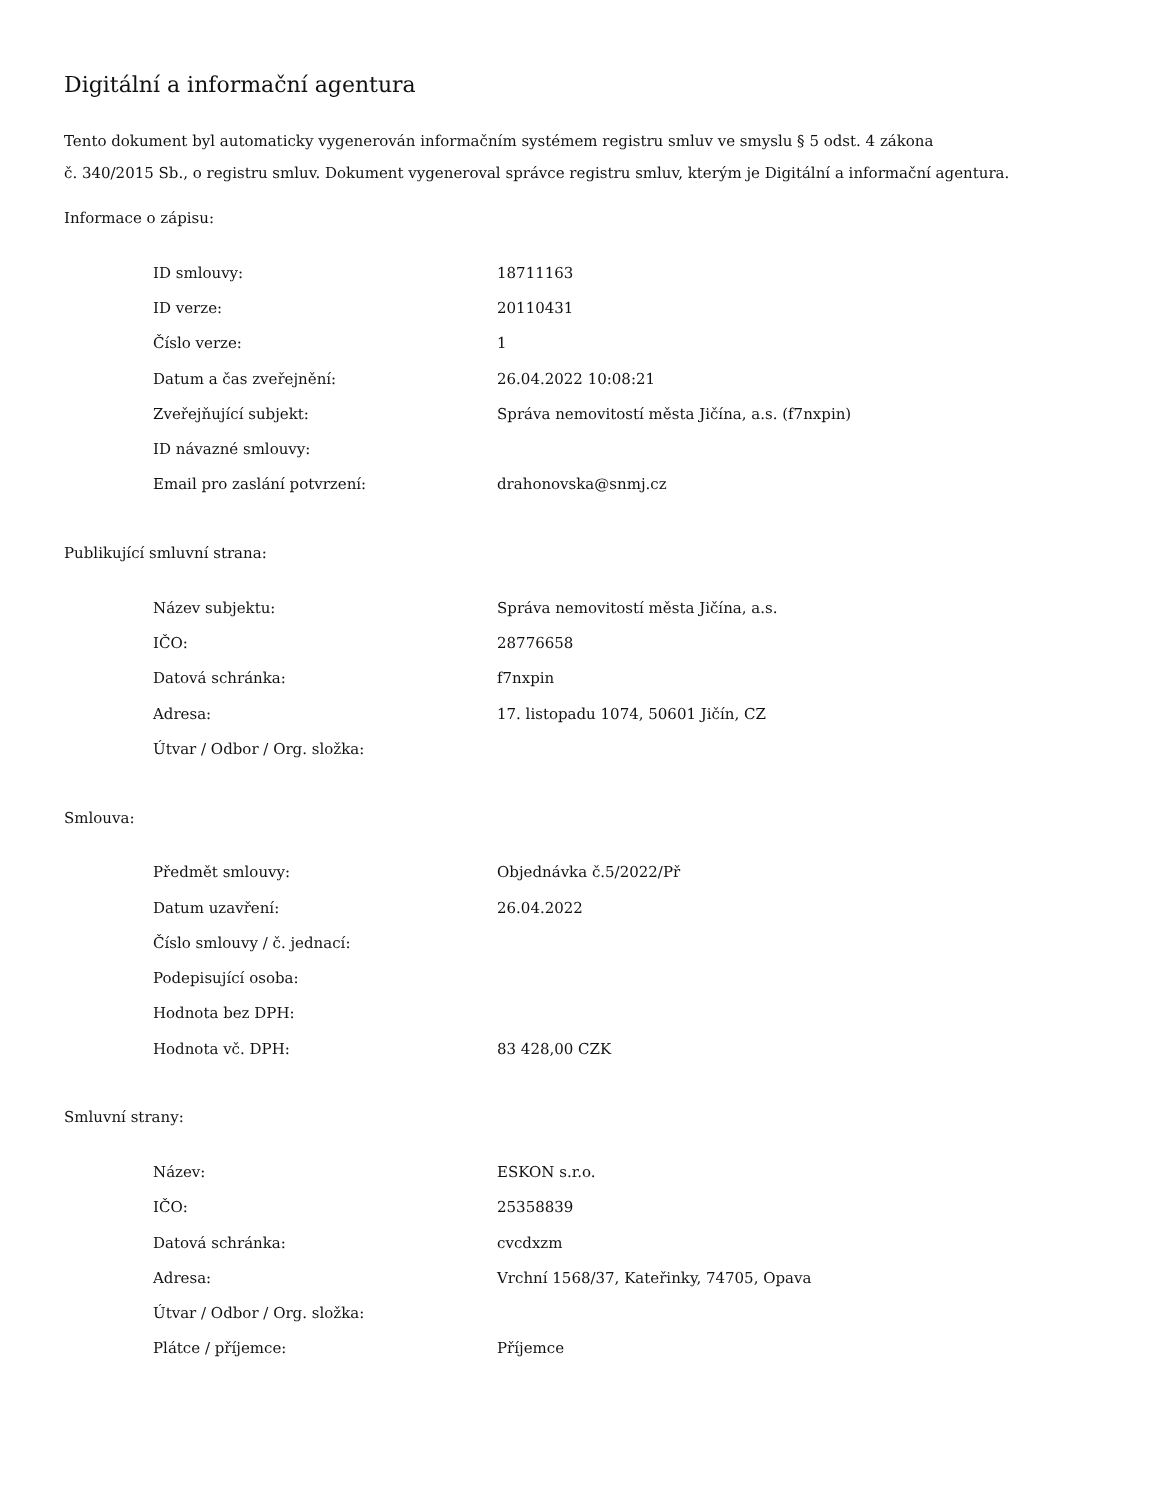Digitální a informační agentura
Tento dokument byl automaticky vygenerován informačním systémem registru smluv ve smyslu § 5 odst. 4 zákona
č. 340/2015 Sb., o registru smluv. Dokument vygeneroval správce registru smluv, kterým je Digitální a informační agentura.
Informace o zápisu:
| ID smlouvy: | 18711163 |
| ID verze: | 20110431 |
| Číslo verze: | 1 |
| Datum a čas zveřejnění: | 26.04.2022 10:08:21 |
| Zveřejňující subjekt: | Správa nemovitostí města Jičína, a.s. (f7nxpin) |
| ID návazné smlouvy: | |
| Email pro zaslání potvrzení: | drahonovska@snmj.cz |
Publikující smluvní strana:
| Název subjektu: | Správa nemovitostí města Jičína, a.s. |
| IČO: | 28776658 |
| Datová schránka: | f7nxpin |
| Adresa: | 17. listopadu 1074, 50601 Jičín, CZ |
| Útvar / Odbor / Org. složka: | |
Smlouva:
| Předmět smlouvy: | Objednávka č.5/2022/Př |
| Datum uzavření: | 26.04.2022 |
| Číslo smlouvy / č. jednací: | |
| Podepisující osoba: | |
| Hodnota bez DPH: | |
| Hodnota vč. DPH: | 83 428,00 CZK |
Smluvní strany:
| Název: | ESKON s.r.o. |
| IČO: | 25358839 |
| Datová schránka: | cvcdxzm |
| Adresa: | Vrchní 1568/37, Kateřinky, 74705, Opava |
| Útvar / Odbor / Org. složka: | |
| Plátce / příjemce: | Příjemce |